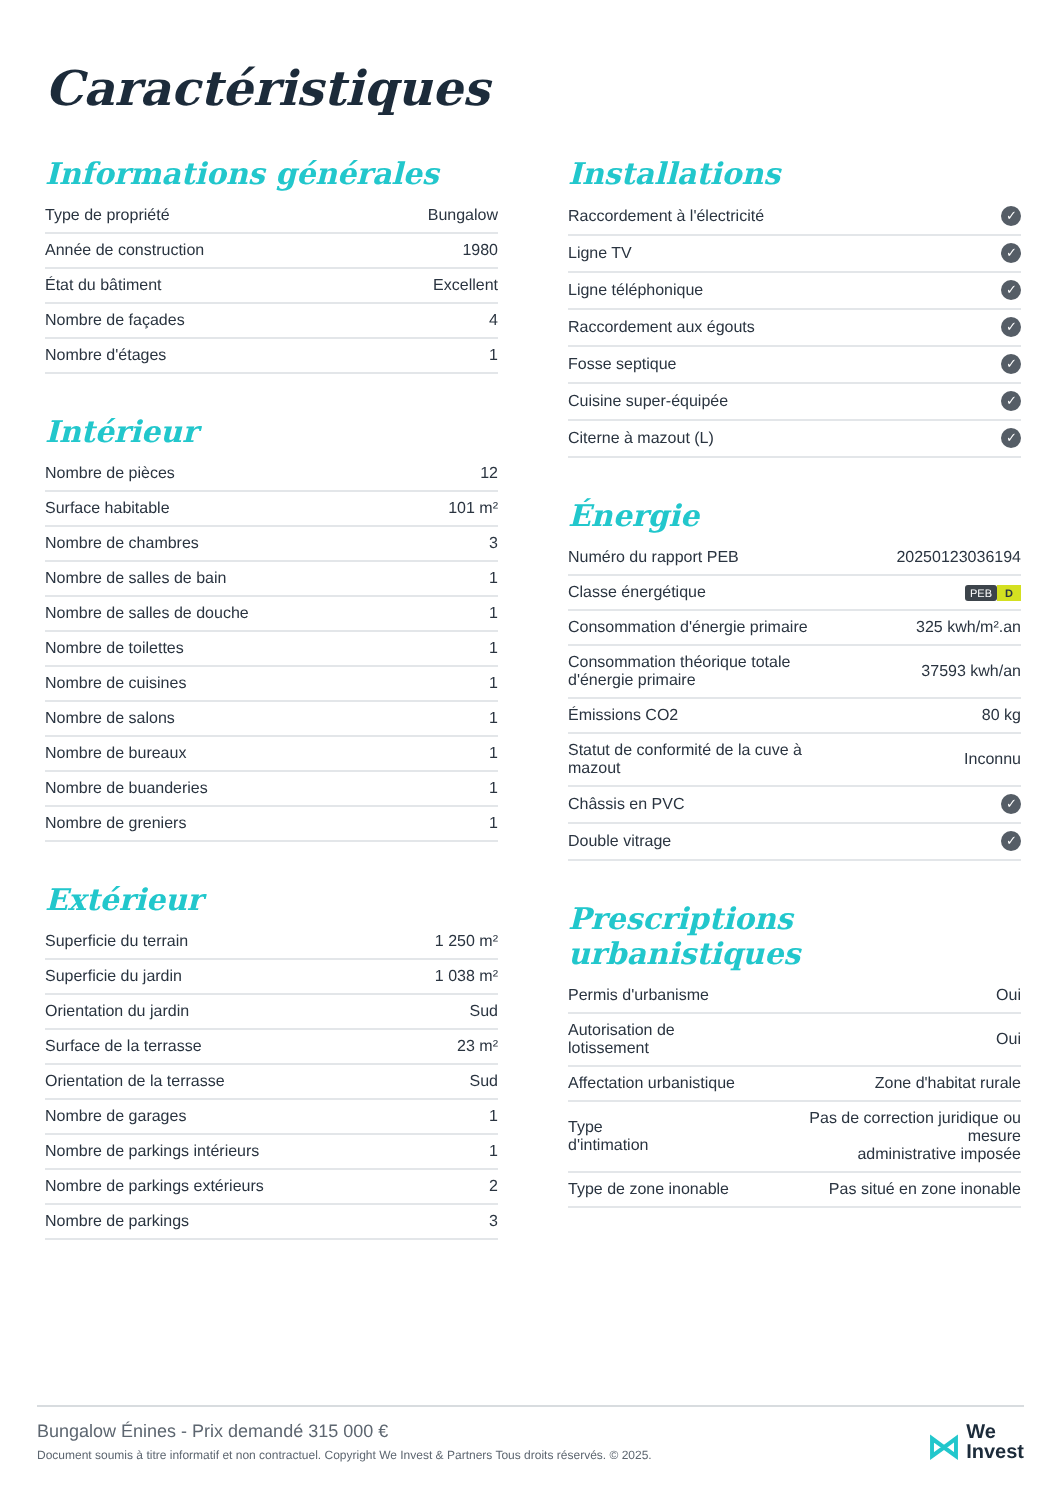Caractéristiques
Informations générales
| Type de propriété | Bungalow |
| Année de construction | 1980 |
| État du bâtiment | Excellent |
| Nombre de façades | 4 |
| Nombre d'étages | 1 |
Intérieur
| Nombre de pièces | 12 |
| Surface habitable | 101 m² |
| Nombre de chambres | 3 |
| Nombre de salles de bain | 1 |
| Nombre de salles de douche | 1 |
| Nombre de toilettes | 1 |
| Nombre de cuisines | 1 |
| Nombre de salons | 1 |
| Nombre de bureaux | 1 |
| Nombre de buanderies | 1 |
| Nombre de greniers | 1 |
Extérieur
| Superficie du terrain | 1 250 m² |
| Superficie du jardin | 1 038 m² |
| Orientation du jardin | Sud |
| Surface de la terrasse | 23 m² |
| Orientation de la terrasse | Sud |
| Nombre de garages | 1 |
| Nombre de parkings intérieurs | 1 |
| Nombre de parkings extérieurs | 2 |
| Nombre de parkings | 3 |
Installations
| Raccordement à l'électricité | ✓ |
| Ligne TV | ✓ |
| Ligne téléphonique | ✓ |
| Raccordement aux égouts | ✓ |
| Fosse septique | ✓ |
| Cuisine super-équipée | ✓ |
| Citerne à mazout (L) | ✓ |
Énergie
| Numéro du rapport PEB | 20250123036194 |
| Classe énergétique | PEB D |
| Consommation d'énergie primaire | 325 kwh/m².an |
| Consommation théorique totale d'énergie primaire | 37593 kwh/an |
| Émissions CO2 | 80 kg |
| Statut de conformité de la cuve à mazout | Inconnu |
| Châssis en PVC | ✓ |
| Double vitrage | ✓ |
Prescriptions urbanistiques
| Permis d'urbanisme | Oui |
| Autorisation de lotissement | Oui |
| Affectation urbanistique | Zone d'habitat rurale |
| Type d'intimation | Pas de correction juridique ou mesure administrative imposée |
| Type de zone inonable | Pas situé en zone inonable |
Bungalow Énines - Prix demandé 315 000 €
Document soumis à titre informatif et non contractuel. Copyright We Invest & Partners Tous droits réservés. © 2025.
⋈ We
Invest